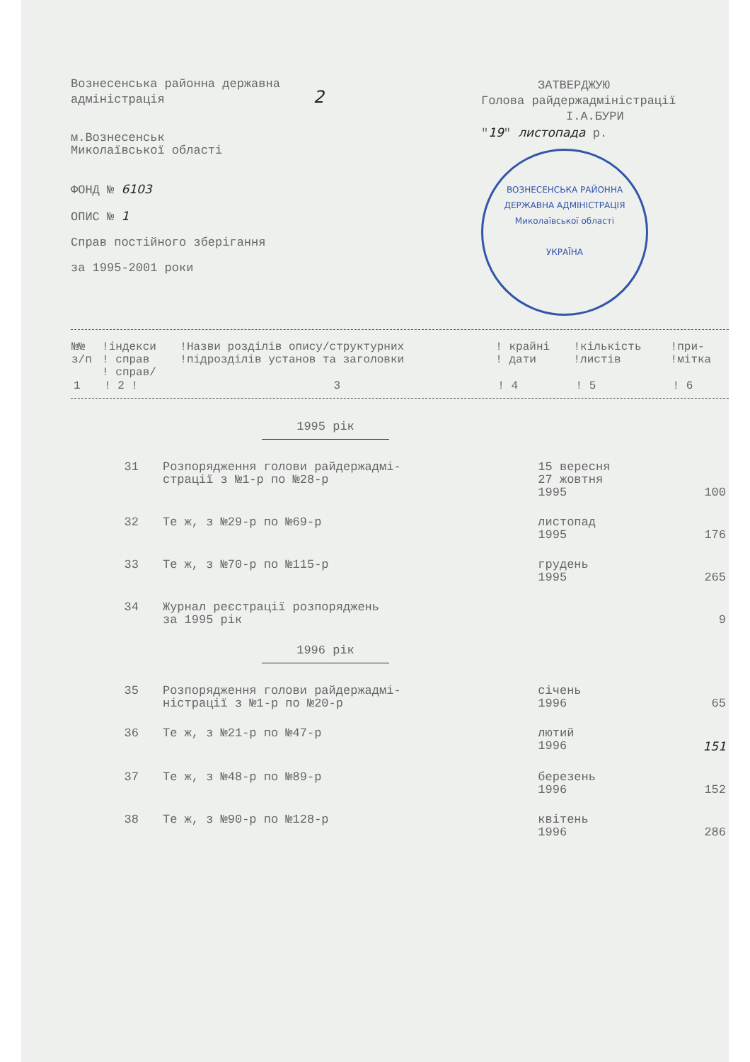Вознесенська районна державна
адміністрація 2
м.Вознесенськ
Миколаївської області
ФОНД № 6103
ОПИС № 1
Справ постійного зберігання
за 1995-2001 роки
ЗАТВЕРДЖУЮ
Голова райдержадміністрації
І.А.БУРИ
"19" листопада р.
ВОЗНЕСЕНСЬКА РАЙОННА ДЕРЖАВНА АДМІНІСТРАЦІЯ
Миколаївської області
УКРАЇНА
| №№ з/п | !індекси ! справ ! справ/ | !Назви розділів опису/структурних !підрозділів установ та заголовки | ! крайні ! дати | !кількість !листів | !при- !мітка |
| --- | --- | --- | --- | --- | --- |
| 1 | ! 2 ! | 3 | ! 4 | ! 5 | ! 6 |
1995 рік
| 31 | Розпорядження голови райдержадмі- страції з №1-р по №28-р | 15 вересня 27 жовтня 1995 | 100 |
| 32 | Те ж, з №29-р по №69-р | листопад 1995 | 176 |
| 33 | Те ж, з №70-р по №115-р | грудень 1995 | 265 |
| 34 | Журнал реєстрації розпоряджень за 1995 рік | | 9 |
1996 рік
| 35 | Розпорядження голови райдержадмі- ністрації з №1-р по №20-р | січень 1996 | 65 |
| 36 | Те ж, з №21-р по №47-р | лютий 1996 | 151 |
| 37 | Те ж, з №48-р по №89-р | березень 1996 | 152 |
| 38 | Те ж, з №90-р по №128-р | квітень 1996 | 286 |